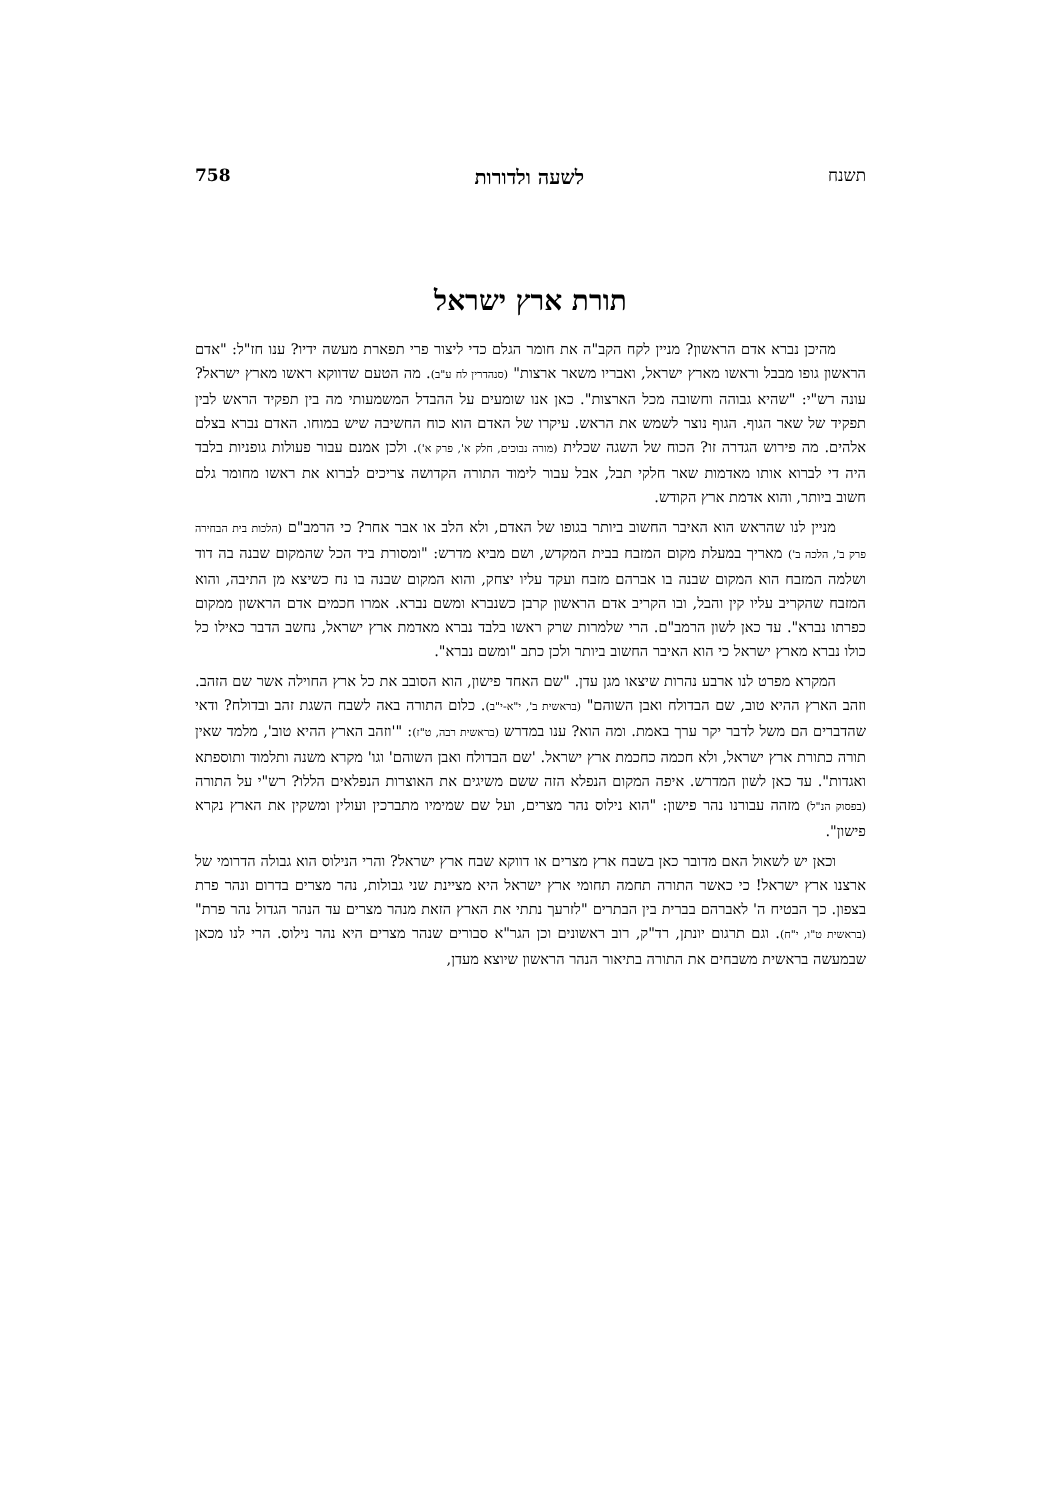תשנח לשעה ולדורות 758
תורת ארץ ישראל
מהיכן נברא אדם הראשון? מניין לקח הקב"ה את חומר הגלם כדי ליצור פרי תפארת מעשה ידיו? ענו חז"ל: "אדם הראשון גופו מבבל וראשו מארץ ישראל, ואבריו משאר ארצות" (סנהדרין לח ע"ב). מה הטעם שדווקא ראשו מארץ ישראל? עונה רש"י: "שהיא גבוהה וחשובה מכל הארצות". כאן אנו שומעים על ההבדל המשמעותי מה בין תפקיד הראש לבין תפקיד של שאר הגוף. הגוף נוצר לשמש את הראש. עיקרו של האדם הוא כוח החשיבה שיש במוחו. האדם נברא בצלם אלהים. מה פירוש הגדרה זו? הכוח של השגה שכלית (מורה נבוכים, חלק א', פרק א'). ולכן אמנם עבור פעולות גופניות בלבד היה די לברוא אותו מאדמות שאר חלקי תבל, אבל עבור לימוד התורה הקדושה צריכים לברוא את ראשו מחומר גלם חשוב ביותר, והוא אדמת ארץ הקודש.
מניין לנו שהראש הוא האיבר החשוב ביותר בגופו של האדם, ולא הלב או אבר אחר? כי הרמב"ם (הלכות בית הבחירה פרק ב', הלכה ב') מאריך במעלת מקום המזבח בבית המקדש, ושם מביא מדרש: "ומסורת ביד הכל שהמקום שבנה בה דוד ושלמה המזבח הוא המקום שבנה בו אברהם מזבח ועקד עליו יצחק, והוא המקום שבנה בו נח כשיצא מן התיבה, והוא המזבח שהקריב עליו קין והבל, ובו הקריב אדם הראשון קרבן כשנברא ומשם נברא. אמרו חכמים אדם הראשון ממקום כפרתו נברא". עד כאן לשון הרמב"ם. הרי שלמרות שרק ראשו בלבד נברא מאדמת ארץ ישראל, נחשב הדבר כאילו כל כולו נברא מארץ ישראל כי הוא האיבר החשוב ביותר ולכן כתב "ומשם נברא".
המקרא מפרט לנו ארבע נהרות שיצאו מגן עדן. "שם האחד פישון, הוא הסובב את כל ארץ החוילה אשר שם הזהב. וזהב הארץ ההיא טוב, שם הבדולח ואבן השוהם" (בראשית ב', י"א-י"ב). כלום התורה באה לשבח השגת זהב ובדולח? ודאי שהדברים הם משל לדבר יקר ערך באמת. ומה הוא? ענו במדרש (בראשית רבה, ט"ז): "'וזהב הארץ ההיא טוב', מלמד שאין תורה כתורת ארץ ישראל, ולא חכמה כחכמת ארץ ישראל. 'שם הבדולח ואבן השוהם' וגו' מקרא משנה ותלמוד ותוספתא ואגדות". עד כאן לשון המדרש. איפה המקום הנפלא הזה ששם משיגים את האוצרות הנפלאים הללו? רש"י על התורה (בפסוק הנ"ל) מזהה עבורנו נהר פישון: "הוא נילוס נהר מצרים, ועל שם שמימיו מתברכין ועולין ומשקין את הארץ נקרא פישון".
וכאן יש לשאול האם מדובר כאן בשבח ארץ מצרים או דווקא שבח ארץ ישראל? והרי הנילוס הוא גבולה הדרומי של ארצנו ארץ ישראל! כי כאשר התורה תחמה תחומי ארץ ישראל היא מציינת שני גבולות, נהר מצרים בדרום ונהר פרת בצפון. כך הבטיח ה' לאברהם בברית בין הבתרים "לזרעך נתתי את הארץ הזאת מנהר מצרים עד הנהר הגדול נהר פרת" (בראשית ט"ו, י"ח). וגם תרגום יונתן, רד"ק, רוב ראשונים וכן הגר"א סבורים שנהר מצרים היא נהר נילוס. הרי לנו מכאן שבמעשה בראשית משבחים את התורה בתיאור הנהר הראשון שיוצא מעדן,